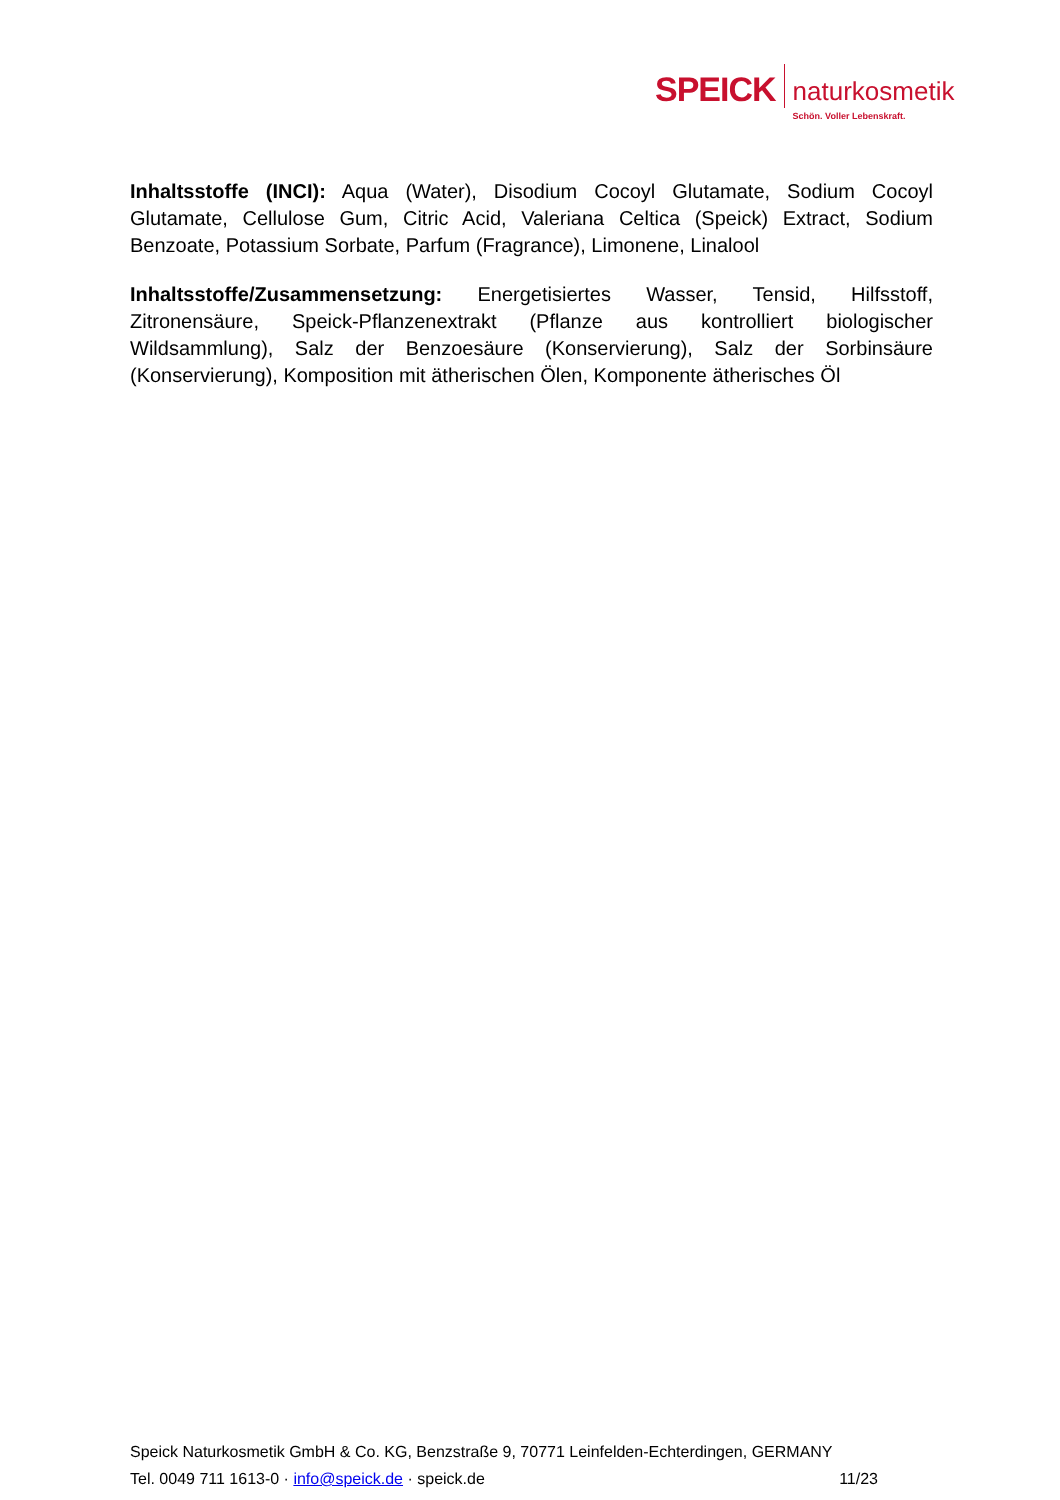SPEICK
naturkosmetik
Schön. Voller Lebenskraft.
Inhaltsstoffe (INCI): Aqua (Water), Disodium Cocoyl Glutamate, Sodium Cocoyl Glutamate, Cellulose Gum, Citric Acid, Valeriana Celtica (Speick) Extract, Sodium Benzoate, Potassium Sorbate, Parfum (Fragrance), Limonene, Linalool
Inhaltsstoffe/Zusammensetzung: Energetisiertes Wasser, Tensid, Hilfsstoff, Zitronensäure, Speick-Pflanzenextrakt (Pflanze aus kontrolliert biologischer Wildsammlung), Salz der Benzoesäure (Konservierung), Salz der Sorbinsäure (Konservierung), Komposition mit ätherischen Ölen, Komponente ätherisches Öl
Speick Naturkosmetik GmbH & Co. KG, Benzstraße 9, 70771 Leinfelden-Echterdingen, GERMANY
Tel. 0049 711 1613-0 · info@speick.de · speick.de 11/23